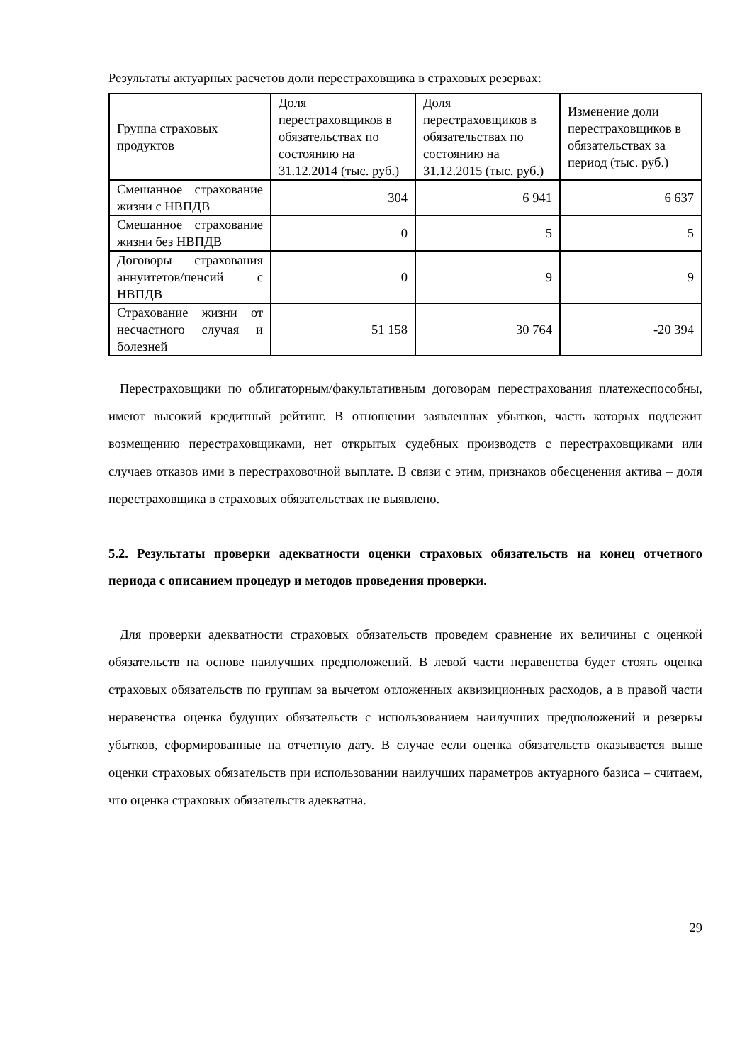Результаты актуарных расчетов доли перестраховщика в страховых резервах:
| Группа страховых продуктов | Доля перестраховщиков в обязательствах по состоянию на 31.12.2014 (тыс. руб.) | Доля перестраховщиков в обязательствах по состоянию на 31.12.2015 (тыс. руб.) | Изменение доли перестраховщиков в обязательствах за период (тыс. руб.) |
| --- | --- | --- | --- |
| Смешанное страхование жизни с НВПДВ | 304 | 6 941 | 6 637 |
| Смешанное страхование жизни без НВПДВ | 0 | 5 | 5 |
| Договоры страхования аннуитетов/пенсий с НВПДВ | 0 | 9 | 9 |
| Страхование жизни от несчастного случая и болезней | 51 158 | 30 764 | -20 394 |
Перестраховщики по облигаторным/факультативным договорам перестрахования платежеспособны, имеют высокий кредитный рейтинг. В отношении заявленных убытков, часть которых подлежит возмещению перестраховщиками, нет открытых судебных производств с перестраховщиками или случаев отказов ими в перестраховочной выплате. В связи с этим, признаков обесценения актива – доля перестраховщика в страховых обязательствах не выявлено.
5.2. Результаты проверки адекватности оценки страховых обязательств на конец отчетного периода с описанием процедур и методов проведения проверки.
Для проверки адекватности страховых обязательств проведем сравнение их величины с оценкой обязательств на основе наилучших предположений. В левой части неравенства будет стоять оценка страховых обязательств по группам за вычетом отложенных аквизиционных расходов, а в правой части неравенства оценка будущих обязательств с использованием наилучших предположений и резервы убытков, сформированные на отчетную дату. В случае если оценка обязательств оказывается выше оценки страховых обязательств при использовании наилучших параметров актуарного базиса – считаем, что оценка страховых обязательств адекватна.
29